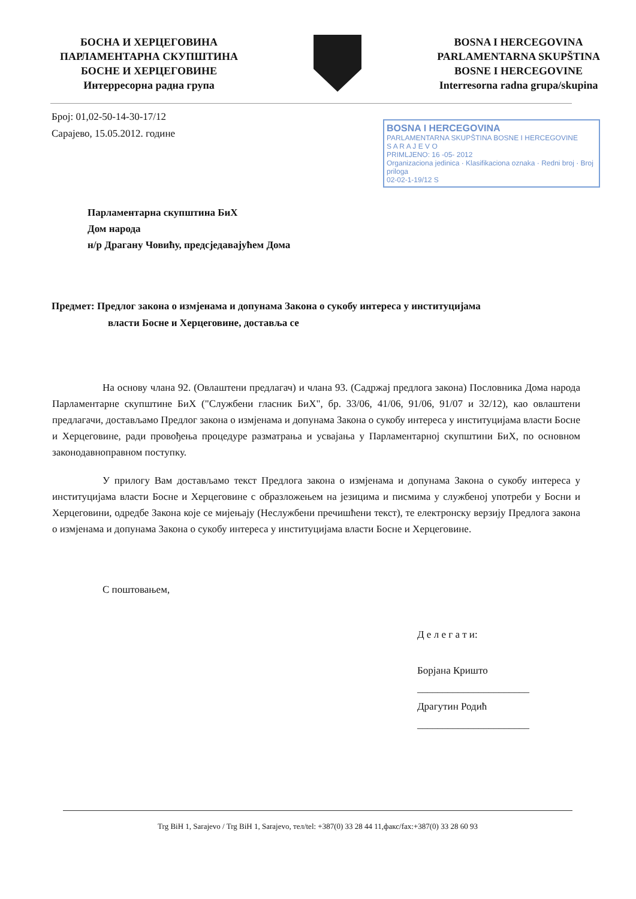БОСНА И ХЕРЦЕГОВИНА
ПАРЛАМЕНТАРНА СКУПШТИНА
БОСНЕ И ХЕРЦЕГОВИНЕ
Интерресорна радна група
BOSNA I HERCEGOVINA
PARLAMENTARNA SKUPŠTINA
BOSNE I HERCEGOVINE
Interresorna radna grupa/skupina
Број: 01,02-50-14-30-17/12
Сарајево, 15.05.2012. године
BOSNA I HERCEGOVINA
PARLAMENTARNA SKUPŠTINA BOSNE I HERCEGOVINE
S A R A J E V O
PRIMLJENO: 16 -05- 2012
Organizaciona jedinica · Klasifikaciona oznaka · Redni broj · Broj priloga
02-02-1-19/12 S
Парламентарна скупштина БиХ
Дом народа
н/р Драгану Човићу, предсједавајућем Дома
Предмет: Предлог закона о измјенама и допунама Закона о сукобу интереса у институцијама
власти Босне и Херцеговине, доставља се
На основу члана 92. (Овлаштени предлагач) и члана 93. (Садржај предлога закона) Пословника Дома народа Парламентарне скупштине БиХ ("Службени гласник БиХ", бр. 33/06, 41/06, 91/06, 91/07 и 32/12), као овлаштени предлагачи, достављамо Предлог закона о измјенама и допунама Закона о сукобу интереса у институцијама власти Босне и Херцеговине, ради провођења процедуре разматрања и усвајања у Парламентарној скупштини БиХ, по основном законодавноправном поступку.
У прилогу Вам достављамо текст Предлога закона о измјенама и допунама Закона о сукобу интереса у институцијама власти Босне и Херцеговине с образложењем на језицима и писмима у службеној употреби у Босни и Херцеговини, одредбе Закона које се мијењају (Неслужбени пречишћени текст), те електронску верзију Предлога закона о измјенама и допунама Закона о сукобу интереса у институцијама власти Босне и Херцеговине.
С поштовањем,
Д е л е г а т и:
Борјана Кришто
______________________
Драгутин Родић
______________________
Trg BiH 1, Sarajevo / Trg BiH 1, Sarajevo, тел/tel: +387(0) 33 28 44 11,факс/fax:+387(0) 33 28 60 93